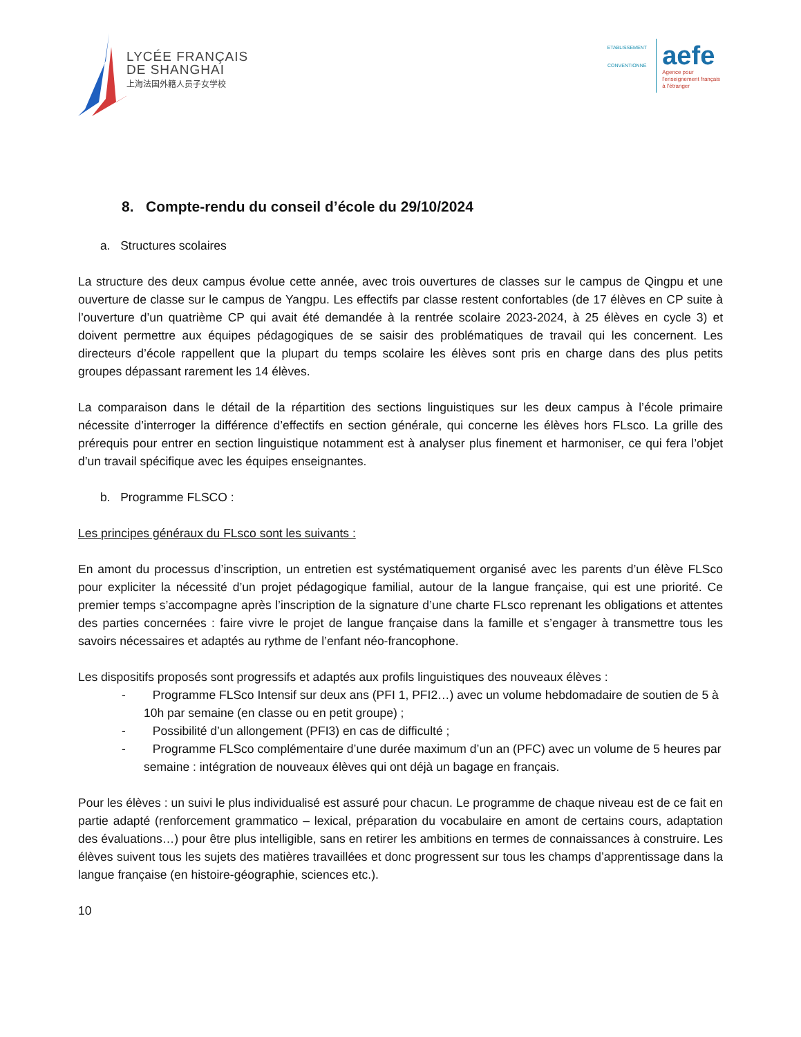LYCÉE FRANÇAIS
DE SHANGHAI
上海法国外籍人员子女学校
ETABLISSEMENT CONVENTIONNÉ
aefe
Agence pour
l'enseignement français
à l'étranger
8. Compte-rendu du conseil d’école du 29/10/2024
a. Structures scolaires
La structure des deux campus évolue cette année, avec trois ouvertures de classes sur le campus de Qingpu et une ouverture de classe sur le campus de Yangpu. Les effectifs par classe restent confortables (de 17 élèves en CP suite à l’ouverture d’un quatrième CP qui avait été demandée à la rentrée scolaire 2023-2024, à 25 élèves en cycle 3) et doivent permettre aux équipes pédagogiques de se saisir des problématiques de travail qui les concernent. Les directeurs d’école rappellent que la plupart du temps scolaire les élèves sont pris en charge dans des plus petits groupes dépassant rarement les 14 élèves.
La comparaison dans le détail de la répartition des sections linguistiques sur les deux campus à l’école primaire nécessite d’interroger la différence d’effectifs en section générale, qui concerne les élèves hors FLsco. La grille des prérequis pour entrer en section linguistique notamment est à analyser plus finement et harmoniser, ce qui fera l’objet d’un travail spécifique avec les équipes enseignantes.
b. Programme FLSCO :
Les principes généraux du FLsco sont les suivants :
En amont du processus d’inscription, un entretien est systématiquement organisé avec les parents d’un élève FLSco pour expliciter la nécessité d’un projet pédagogique familial, autour de la langue française, qui est une priorité. Ce premier temps s’accompagne après l’inscription de la signature d’une charte FLsco reprenant les obligations et attentes des parties concernées : faire vivre le projet de langue française dans la famille et s’engager à transmettre tous les savoirs nécessaires et adaptés au rythme de l’enfant néo-francophone.
Les dispositifs proposés sont progressifs et adaptés aux profils linguistiques des nouveaux élèves :
- Programme FLSco Intensif sur deux ans (PFI 1, PFI2…) avec un volume hebdomadaire de soutien de 5 à 10h par semaine (en classe ou en petit groupe) ;
- Possibilité d’un allongement (PFI3) en cas de difficulté ;
- Programme FLSco complémentaire d’une durée maximum d’un an (PFC) avec un volume de 5 heures par semaine : intégration de nouveaux élèves qui ont déjà un bagage en français.
Pour les élèves : un suivi le plus individualisé est assuré pour chacun. Le programme de chaque niveau est de ce fait en partie adapté (renforcement grammatico – lexical, préparation du vocabulaire en amont de certains cours, adaptation des évaluations…) pour être plus intelligible, sans en retirer les ambitions en termes de connaissances à construire. Les élèves suivent tous les sujets des matières travaillées et donc progressent sur tous les champs d’apprentissage dans la langue française (en histoire-géographie, sciences etc.).
10